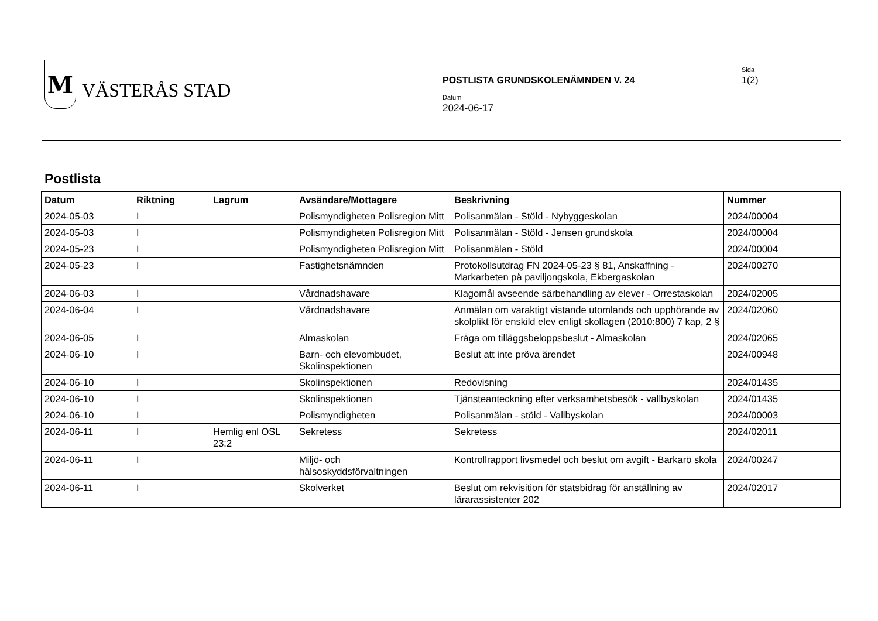M
VÄSTERÅS STAD
POSTLISTA GRUNDSKOLENÄMNDEN V. 24
Datum
2024-06-17
Sida
1(2)
Postlista
| Datum | Riktning | Lagrum | Avsändare/Mottagare | Beskrivning | Nummer |
| --- | --- | --- | --- | --- | --- |
| 2024-05-03 | I | | Polismyndigheten Polisregion Mitt | Polisanmälan - Stöld - Nybyggeskolan | 2024/00004 |
| 2024-05-03 | I | | Polismyndigheten Polisregion Mitt | Polisanmälan - Stöld - Jensen grundskola | 2024/00004 |
| 2024-05-23 | I | | Polismyndigheten Polisregion Mitt | Polisanmälan - Stöld | 2024/00004 |
| 2024-05-23 | I | | Fastighetsnämnden | Protokollsutdrag FN 2024-05-23 § 81, Anskaffning - Markarbeten på paviljongskola, Ekbergaskolan | 2024/00270 |
| 2024-06-03 | I | | Vårdnadshavare | Klagomål avseende särbehandling av elever - Orrestaskolan | 2024/02005 |
| 2024-06-04 | I | | Vårdnadshavare | Anmälan om varaktigt vistande utomlands och upphörande av skolplikt för enskild elev enligt skollagen (2010:800) 7 kap, 2 § | 2024/02060 |
| 2024-06-05 | I | | Almaskolan | Fråga om tilläggsbeloppsbeslut - Almaskolan | 2024/02065 |
| 2024-06-10 | I | | Barn- och elevombudet, Skolinspektionen | Beslut att inte pröva ärendet | 2024/00948 |
| 2024-06-10 | I | | Skolinspektionen | Redovisning | 2024/01435 |
| 2024-06-10 | I | | Skolinspektionen | Tjänsteanteckning efter verksamhetsbesök - vallbyskolan | 2024/01435 |
| 2024-06-10 | I | | Polismyndigheten | Polisanmälan - stöld - Vallbyskolan | 2024/00003 |
| 2024-06-11 | I | Hemlig enl OSL 23:2 | Sekretess | Sekretess | 2024/02011 |
| 2024-06-11 | I | | Miljö- och hälsoskyddsförvaltningen | Kontrollrapport livsmedel och beslut om avgift - Barkarö skola | 2024/00247 |
| 2024-06-11 | I | | Skolverket | Beslut om rekvisition för statsbidrag för anställning av lärarassistenter 202 | 2024/02017 |